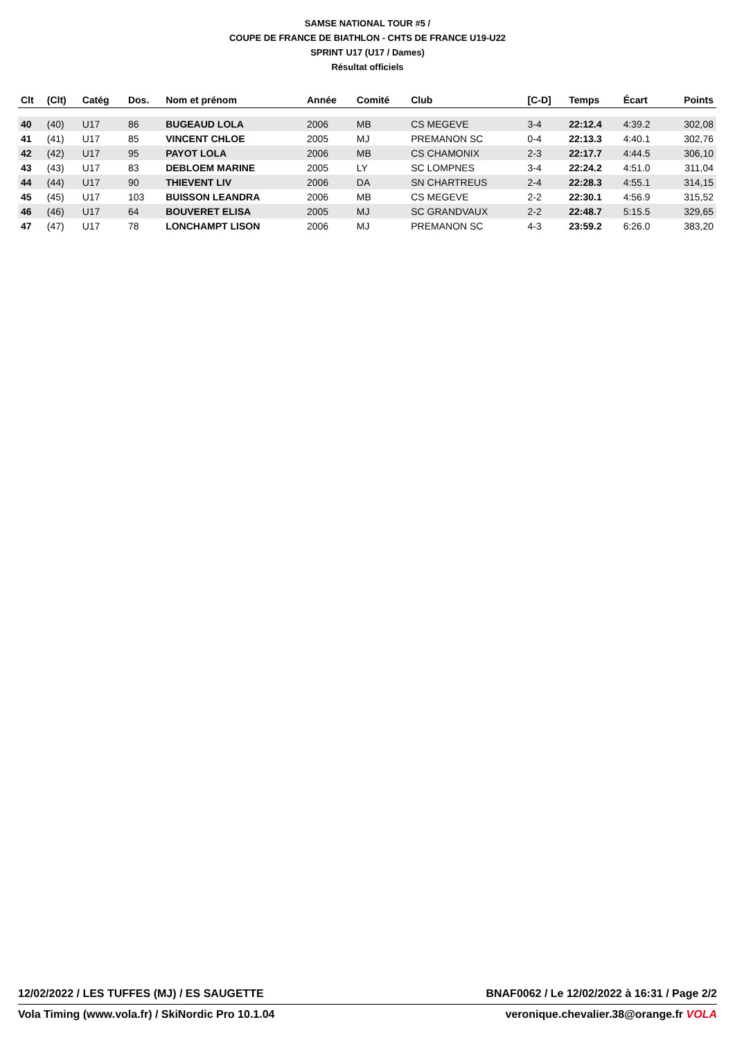SAMSE NATIONAL TOUR #5 /
COUPE DE FRANCE DE BIATHLON - CHTS DE FRANCE U19-U22
SPRINT U17 (U17 / Dames)
Résultat officiels
| Clt | (Clt) | Catég | Dos. | Nom et prénom | Année | Comité | Club | [C-D] | Temps | Écart | Points |
| --- | --- | --- | --- | --- | --- | --- | --- | --- | --- | --- | --- |
| 40 | (40) | U17 | 86 | BUGEAUD LOLA | 2006 | MB | CS MEGEVE | 3-4 | 22:12.4 | 4:39.2 | 302,08 |
| 41 | (41) | U17 | 85 | VINCENT CHLOE | 2005 | MJ | PREMANON SC | 0-4 | 22:13.3 | 4:40.1 | 302,76 |
| 42 | (42) | U17 | 95 | PAYOT LOLA | 2006 | MB | CS CHAMONIX | 2-3 | 22:17.7 | 4:44.5 | 306,10 |
| 43 | (43) | U17 | 83 | DEBLOEM MARINE | 2005 | LY | SC LOMPNES | 3-4 | 22:24.2 | 4:51.0 | 311,04 |
| 44 | (44) | U17 | 90 | THIEVENT LIV | 2006 | DA | SN CHARTREUS | 2-4 | 22:28.3 | 4:55.1 | 314,15 |
| 45 | (45) | U17 | 103 | BUISSON LEANDRA | 2006 | MB | CS MEGEVE | 2-2 | 22:30.1 | 4:56.9 | 315,52 |
| 46 | (46) | U17 | 64 | BOUVERET ELISA | 2005 | MJ | SC GRANDVAUX | 2-2 | 22:48.7 | 5:15.5 | 329,65 |
| 47 | (47) | U17 | 78 | LONCHAMPT LISON | 2006 | MJ | PREMANON SC | 4-3 | 23:59.2 | 6:26.0 | 383,20 |
12/02/2022 / LES TUFFES (MJ) / ES SAUGETTE BNAF0062 / Le 12/02/2022 à 16:31 / Page 2/2
Vola Timing (www.vola.fr) / SkiNordic Pro 10.1.04 veronique.chevalier.38@orange.fr VOLA